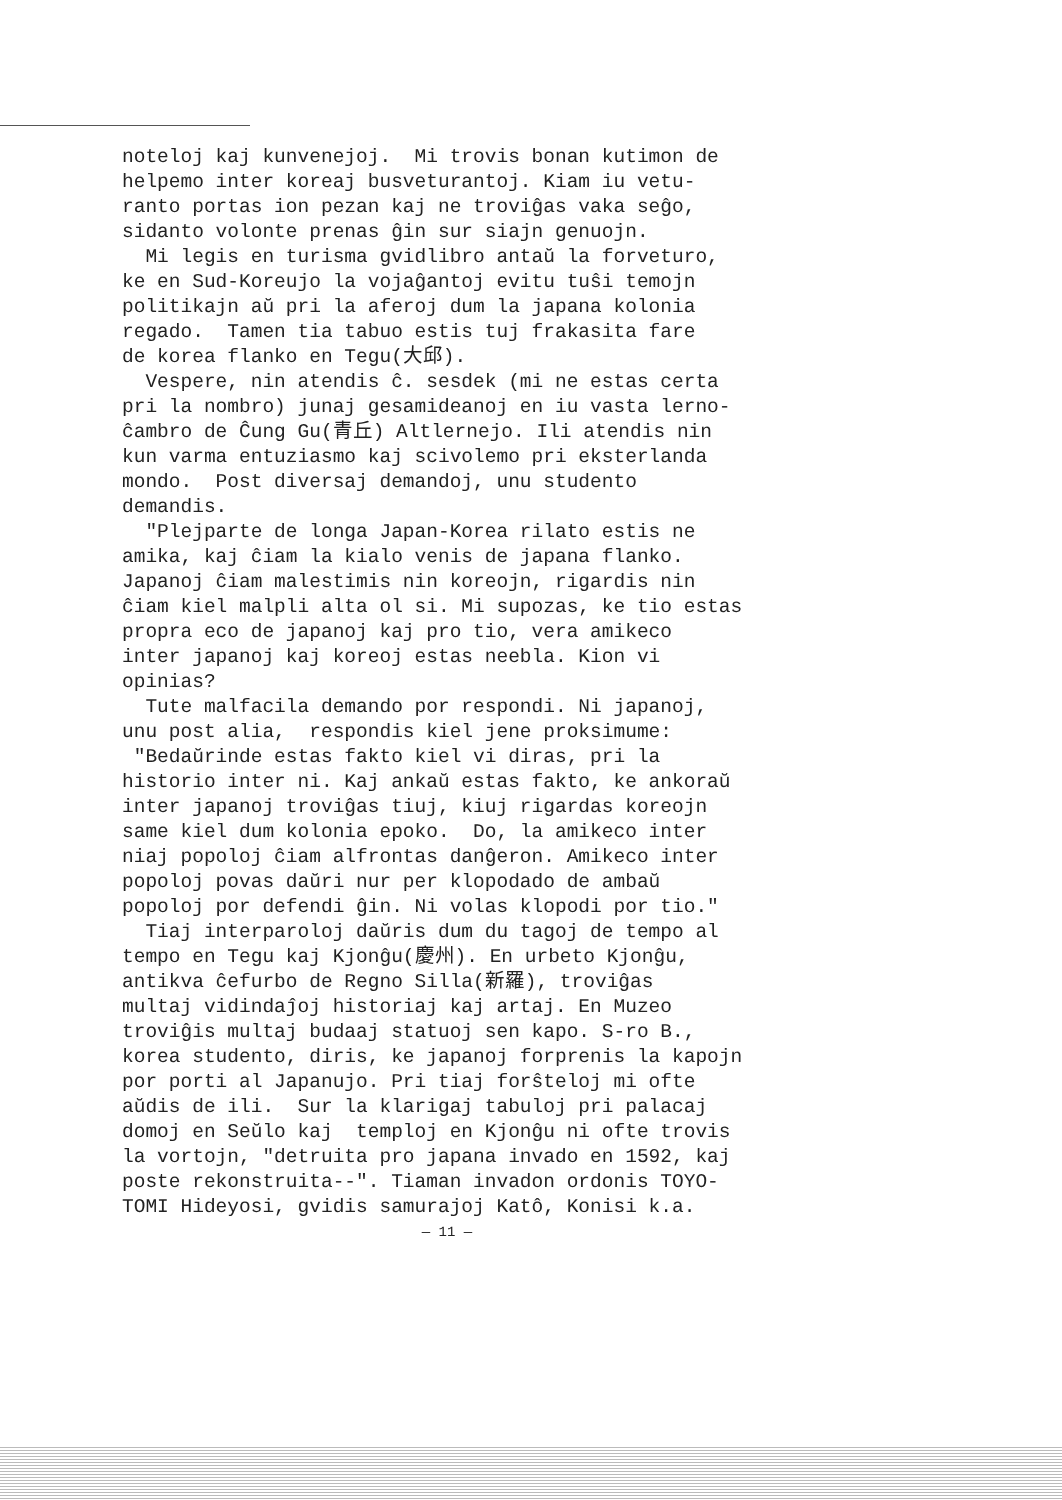noteloj kaj kunvenejoj. Mi trovis bonan kutimon de helpemo inter koreaj busveturantoj. Kiam iu vetu- ranto portas ion pezan kaj ne troviĝas vaka seĝo, sidanto volonte prenas ĝin sur siajn genuojn. Mi legis en turisma gvidlibro antaŭ la forveturo, ke en Sud-Koreujo la vojaĝantoj evitu tuŝi temojn politikajn aŭ pri la aferoj dum la japana kolonia regado. Tamen tia tabuo estis tuj frakasita fare de korea flanko en Tegu(大邱). Vespere, nin atendis ĉ. sesdek (mi ne estas certa pri la nombro) junaj gesamideanoj en iu vasta lerno- ĉambro de Ĉung Gu(青丘) Altlernejo. Ili atendis nin kun varma entuziasmo kaj scivolemo pri eksterlanda mondo. Post diversaj demandoj, unu studento demandis. "Plejparte de longa Japan-Korea rilato estis ne amika, kaj ĉiam la kialo venis de japana flanko. Japanoj ĉiam malestimis nin koreojn, rigardis nin ĉiam kiel malpli alta ol si. Mi supozas, ke tio estas propra eco de japanoj kaj pro tio, vera amikeco inter japanoj kaj koreoj estas neebla. Kion vi opinias? Tute malfacila demando por respondi. Ni japanoj, unu post alia, respondis kiel jene proksimume: "Bedaŭrinde estas fakto kiel vi diras, pri la historio inter ni. Kaj ankaŭ estas fakto, ke ankoraŭ inter japanoj troviĝas tiuj, kiuj rigardas koreojn same kiel dum kolonia epoko. Do, la amikeco inter niaj popoloj ĉiam alfrontas danĝeron. Amikeco inter popoloj povas daŭri nur per klopodado de ambaŭ popoloj por defendi ĝin. Ni volas klopodi por tio." Tiaj interparoloj daŭris dum du tagoj de tempo al tempo en Tegu kaj Kjonĝu(慶州). En urbeto Kjonĝu, antikva ĉefurbo de Regno Silla(新羅), troviĝas multaj vidindaĵoj historiaj kaj artaj. En Muzeo troviĝis multaj budaaj statuoj sen kapo. S-ro B., korea studento, diris, ke japanoj forprenis la kapojn por porti al Japanujo. Pri tiaj forŝteloj mi ofte aŭdis de ili. Sur la klarigaj tabuloj pri palacaj domoj en Seŭlo kaj temploj en Kjonĝu ni ofte trovis la vortojn, "detruita pro japana invado en 1592, kaj poste rekonstruita--". Tiaman invadon ordonis TOYO- TOMI Hideyosi, gvidis samurajoj Katô, Konisi k.a.
— 11 —